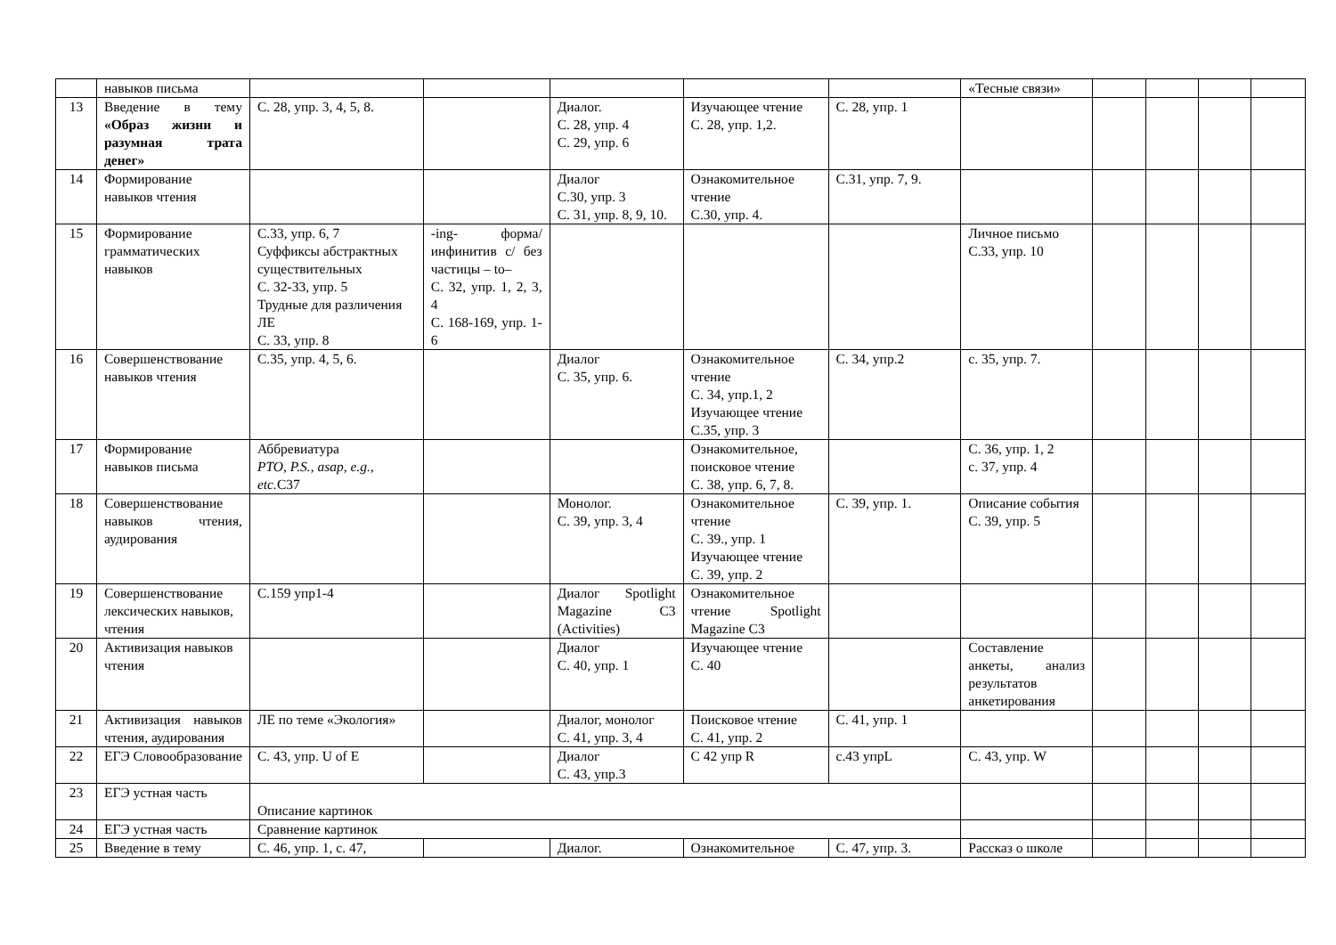| | навыков письма | | | | | | «Тесные связи» | | | | |
| 13 | Введение в тему «Образ жизни и разумная трата денег» | С. 28, упр. 3, 4, 5, 8. | | Диалог. С. 28, упр. 4 С. 29, упр. 6 | Изучающее чтение С. 28, упр. 1,2. | С. 28, упр. 1 | | | | | |
| 14 | Формирование навыков чтения | | | Диалог С.30, упр. 3 С. 31, упр. 8, 9, 10. | Ознакомительное чтение С.30, упр. 4. | С.31, упр. 7, 9. | | | | | |
| 15 | Формирование грамматических навыков | С.33, упр. 6, 7 Суффиксы абстрактных существительных С. 32-33, упр. 5 Трудные для различения ЛЕ С. 33, упр. 8 | -ing- форма/ инфинитив с/ без частицы – to– С. 32, упр. 1, 2, 3, 4 С. 168-169, упр. 1-6 | | | | Личное письмо С.33, упр. 10 | | | | |
| 16 | Совершенствование навыков чтения | С.35, упр. 4, 5, 6. | | Диалог С. 35, упр. 6. | Ознакомительное чтение С. 34, упр.1, 2 Изучающее чтение С.35, упр. 3 | С. 34, упр.2 | с. 35, упр. 7. | | | | |
| 17 | Формирование навыков письма | Аббревиатура PTO, P.S., asap, e.g., etc. С37 | | | Ознакомительное, поисковое чтение С. 38, упр. 6, 7, 8. | | С. 36, упр. 1, 2 с. 37, упр. 4 | | | | |
| 18 | Совершенствование навыков чтения, аудирования | | | Монолог. С. 39, упр. 3, 4 | Ознакомительное чтение С. 39., упр. 1 Изучающее чтение С. 39, упр. 2 | С. 39, упр. 1. | Описание события С. 39, упр. 5 | | | | |
| 19 | Совершенствование лексических навыков, чтения | С.159 упр1-4 | | Диалог Spotlight Magazine С3 (Activities) | Ознакомительное чтение Spotlight Magazine С3 | | | | | | |
| 20 | Активизация навыков чтения | | | Диалог С. 40, упр. 1 | Изучающее чтение С. 40 | | Составление анкеты, анализ результатов анкетирования | | | | |
| 21 | Активизация навыков чтения, аудирования | ЛЕ по теме «Экология» | | Диалог, монолог С. 41, упр. 3, 4 | Поисковое чтение С. 41, упр. 2 | С. 41, упр. 1 | | | | | |
| 22 | ЕГЭ Словообразование | С. 43, упр. U of E | | Диалог С. 43, упр.3 | С 42 упр R | с.43 упрL | С. 43, упр. W | | | | |
| 23 | ЕГЭ устная часть | Описание картинок | | | | | | | | | |
| 24 | ЕГЭ устная часть | Сравнение картинок | | | | | | | | | |
| 25 | Введение в тему | С. 46, упр. 1, с. 47, | | Диалог. | Ознакомительное | С. 47, упр. 3. | Рассказ о школе | | | | |